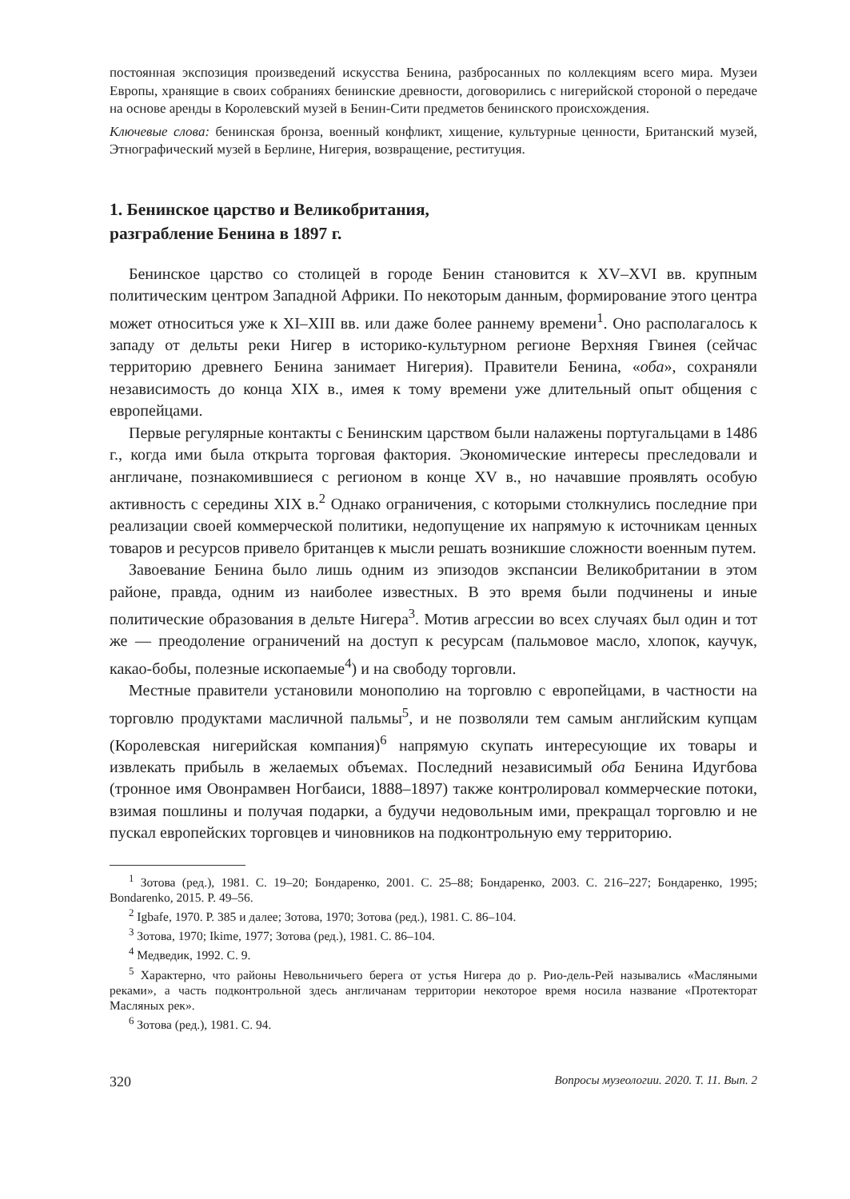постоянная экспозиция произведений искусства Бенина, разбросанных по коллекциям всего мира. Музеи Европы, хранящие в своих собраниях бенинские древности, договорились с нигерийской стороной о передаче на основе аренды в Королевский музей в Бенин-Сити предметов бенинского происхождения.
Ключевые слова: бенинская бронза, военный конфликт, хищение, культурные ценности, Британский музей, Этнографический музей в Берлине, Нигерия, возвращение, реституция.
1. Бенинское царство и Великобритания,
разграбление Бенина в 1897 г.
Бенинское царство со столицей в городе Бенин становится к XV–XVI вв. крупным политическим центром Западной Африки. По некоторым данным, формирование этого центра может относиться уже к XI–XIII вв. или даже более раннему времени<sup>1</sup>. Оно располагалось к западу от дельты реки Нигер в историко-культурном регионе Верхняя Гвинея (сейчас территорию древнего Бенина занимает Нигерия). Правители Бенина, «оба», сохраняли независимость до конца XIX в., имея к тому времени уже длительный опыт общения с европейцами.
Первые регулярные контакты с Бенинским царством были налажены португальцами в 1486 г., когда ими была открыта торговая фактория. Экономические интересы преследовали и англичане, познакомившиеся с регионом в конце XV в., но начавшие проявлять особую активность с середины XIX в.<sup>2</sup> Однако ограничения, с которыми столкнулись последние при реализации своей коммерческой политики, недопущение их напрямую к источникам ценных товаров и ресурсов привело британцев к мысли решать возникшие сложности военным путем.
Завоевание Бенина было лишь одним из эпизодов экспансии Великобритании в этом районе, правда, одним из наиболее известных. В это время были подчинены и иные политические образования в дельте Нигера<sup>3</sup>. Мотив агрессии во всех случаях был один и тот же — преодоление ограничений на доступ к ресурсам (пальмовое масло, хлопок, каучук, какао-бобы, полезные ископаемые<sup>4</sup>) и на свободу торговли.
Местные правители установили монополию на торговлю с европейцами, в частности на торговлю продуктами масличной пальмы<sup>5</sup>, и не позволяли тем самым английским купцам (Королевская нигерийская компания)<sup>6</sup> напрямую скупать интересующие их товары и извлекать прибыль в желаемых объемах. Последний независимый оба Бенина Идугбова (тронное имя Овонрамвен Ногбаиси, 1888–1897) также контролировал коммерческие потоки, взимая пошлины и получая подарки, а будучи недовольным ими, прекращал торговлю и не пускал европейских торговцев и чиновников на подконтрольную ему территорию.
<sup>1</sup> Зотова (ред.), 1981. С. 19–20; Бондаренко, 2001. С. 25–88; Бондаренко, 2003. С. 216–227; Бондаренко, 1995; Bondarenko, 2015. P. 49–56.
<sup>2</sup> Igbafe, 1970. P. 385 и далее; Зотова, 1970; Зотова (ред.), 1981. С. 86–104.
<sup>3</sup> Зотова, 1970; Ikime, 1977; Зотова (ред.), 1981. С. 86–104.
<sup>4</sup> Медведик, 1992. С. 9.
<sup>5</sup> Характерно, что районы Невольничьего берега от устья Нигера до р. Рио-дель-Рей назывались «Масляными реками», а часть подконтрольной здесь англичанам территории некоторое время носила название «Протекторат Масляных рек».
<sup>6</sup> Зотова (ред.), 1981. С. 94.
320 Вопросы музеологии. 2020. Т. 11. Вып. 2